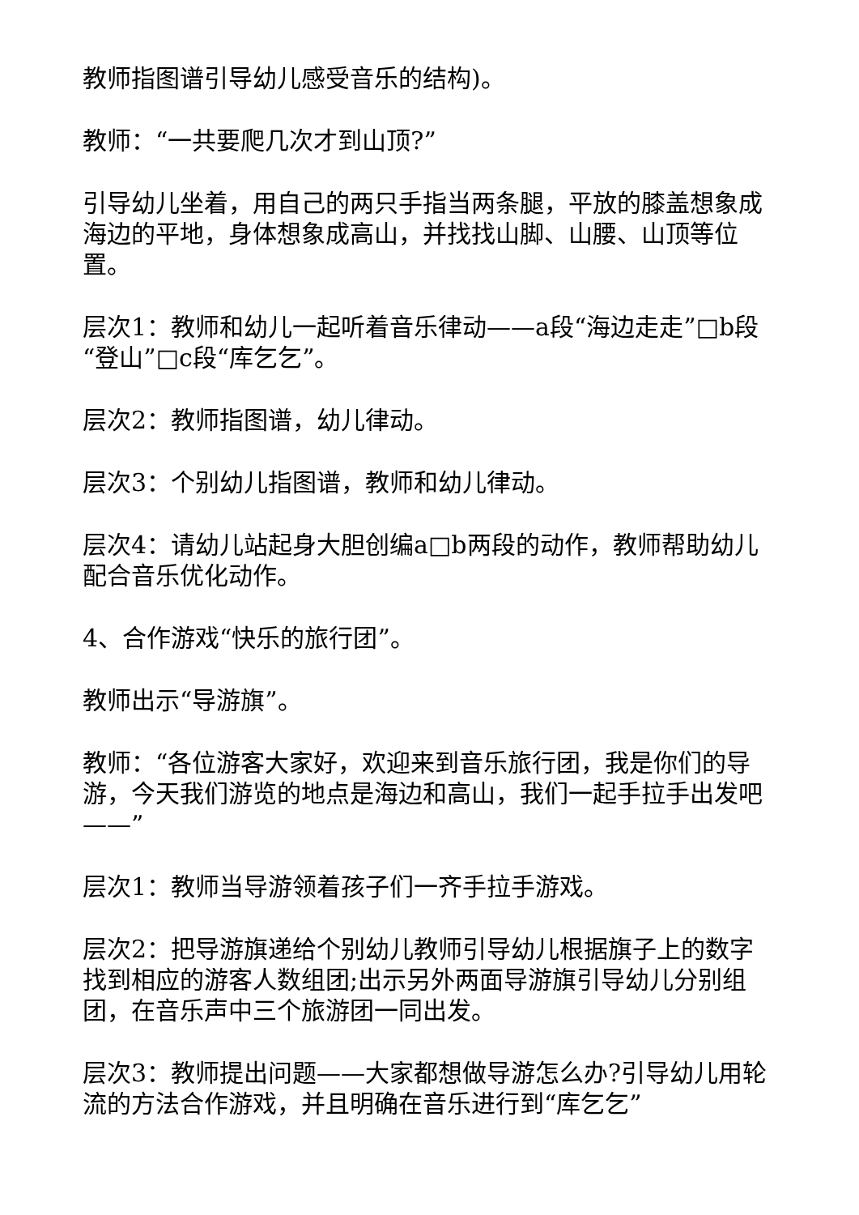教师指图谱引导幼儿感受音乐的结构)。
教师：“一共要爬几次才到山顶?”
引导幼儿坐着，用自己的两只手指当两条腿，平放的膝盖想象成海边的平地，身体想象成高山，并找找山脚、山腰、山顶等位置。
层次1：教师和幼儿一起听着音乐律动——a段“海边走走”□b段“登山”□c段“库乞乞”。
层次2：教师指图谱，幼儿律动。
层次3：个别幼儿指图谱，教师和幼儿律动。
层次4：请幼儿站起身大胆创编a□b两段的动作，教师帮助幼儿配合音乐优化动作。
4、合作游戏“快乐的旅行团”。
教师出示“导游旗”。
教师：“各位游客大家好，欢迎来到音乐旅行团，我是你们的导游，今天我们游览的地点是海边和高山，我们一起手拉手出发吧——”
层次1：教师当导游领着孩子们一齐手拉手游戏。
层次2：把导游旗递给个别幼儿教师引导幼儿根据旗子上的数字找到相应的游客人数组团;出示另外两面导游旗引导幼儿分别组团，在音乐声中三个旅游团一同出发。
层次3：教师提出问题——大家都想做导游怎么办?引导幼儿用轮流的方法合作游戏，并且明确在音乐进行到“库乞乞”